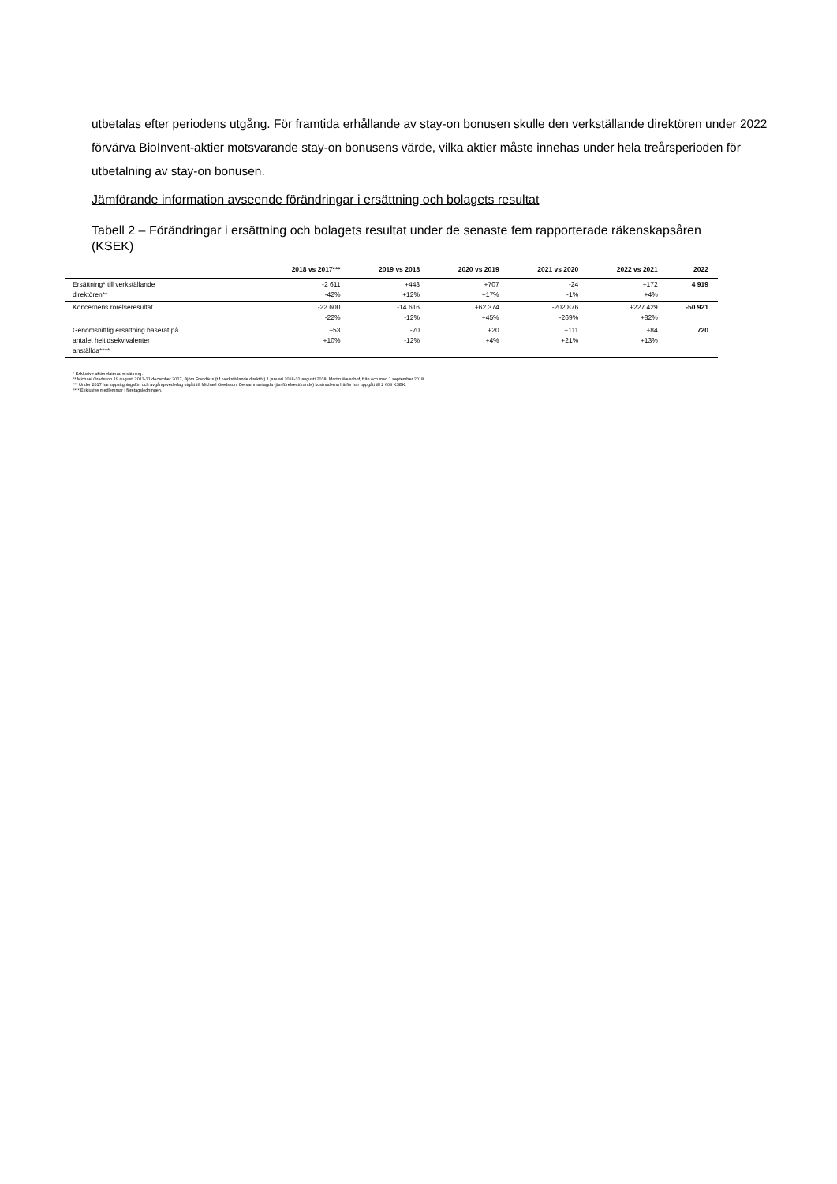utbetalas efter periodens utgång. För framtida erhållande av stay-on bonusen skulle den verkställande direktören under 2022 förvärva BioInvent-aktier motsvarande stay-on bonusens värde, vilka aktier måste innehas under hela treårsperioden för utbetalning av stay-on bonusen.
Jämförande information avseende förändringar i ersättning och bolagets resultat
Tabell 2 – Förändringar i ersättning och bolagets resultat under de senaste fem rapporterade räkenskapsåren (KSEK)
| | 2018 vs 2017*** | 2019 vs 2018 | 2020 vs 2019 | 2021 vs 2020 | 2022 vs 2021 | 2022 |
| --- | --- | --- | --- | --- | --- | --- |
| Ersättning* till verkställande direktören** | -2 611 -42% | +443 +12% | +707 +17% | -24 -1% | +172 +4% | 4 919 |
| Koncernens rörelseresultat | -22 600 -22% | -14 616 -12% | +62 374 +45% | -202 876 -269% | +227 429 +82% | -50 921 |
| Genomsnittlig ersättning baserat på antalet heltidsekvivalenter anställda**** | +53 +10% | -70 -12% | +20 +4% | +111 +21% | +84 +13% | 720 |
* Exklusive aktierelaterad ersättning.
** Michael Oredsson 19 augusti 2013-31 december 2017, Björn Frendéus (t.f. verkställande direktör) 1 januari 2018-31 augusti 2018, Martin Welschof, från och med 1 september 2018.
*** Under 2017 har uppsägningslön och avgångsvederlag utgått till Michael Oredsson. De sammanlagda (jämförelsestörande) kostnaderna härför har uppgått till 2 604 KSEK.
**** Exklusive medlemmar i företagsledningen.